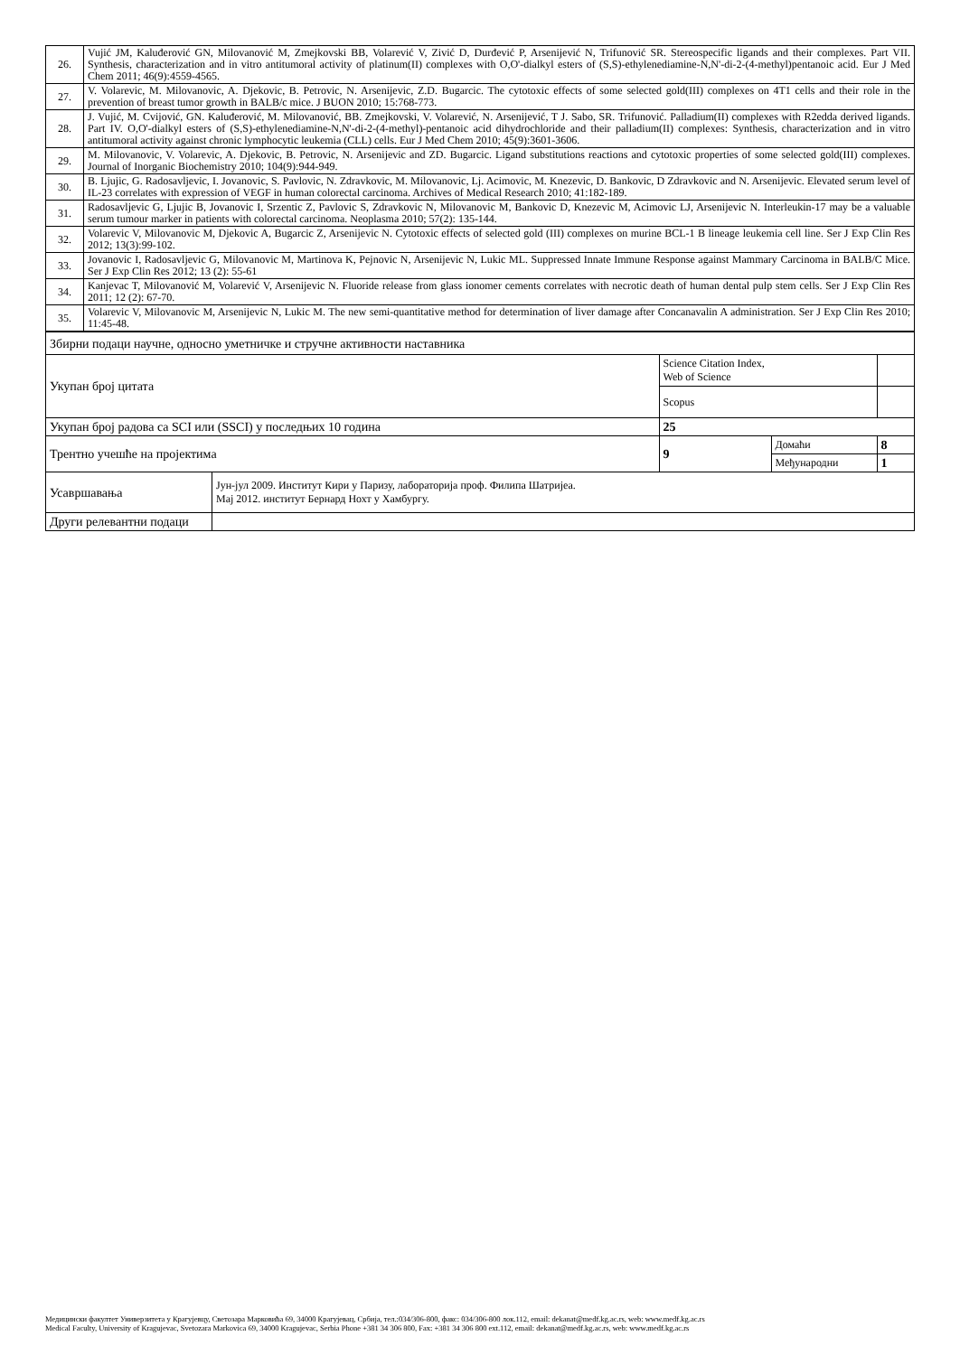| 26. | Vujić JM, Kaluđerović GN, Milovanović M, Zmejkovski BB, Volarević V, Zivić D, Durđević P, Arsenijević N, Trifunović SR. Stereospecific ligands and their complexes. Part VII. Synthesis, characterization and in vitro antitumoral activity of platinum(II) complexes with O,O'-dialkyl esters of (S,S)-ethylenediamine-N,N'-di-2-(4-methyl)pentanoic acid. Eur J Med Chem 2011; 46(9):4559-4565. |
| 27. | V. Volarevic, M. Milovanovic, A. Djekovic, B. Petrovic, N. Arsenijevic, Z.D. Bugarcic. The cytotoxic effects of some selected gold(III) complexes on 4T1 cells and their role in the prevention of breast tumor growth in BALB/c mice. J BUON 2010; 15:768-773. |
| 28. | J. Vujić, M. Cvijović, GN. Kaluđerović, M. Milovanović, BB. Zmejkovski, V. Volarević, N. Arsenijević, T J. Sabo, SR. Trifunović. Palladium(II) complexes with R2edda derived ligands. Part IV. O,O'-dialkyl esters of (S,S)-ethylenediamine-N,N'-di-2-(4-methyl)-pentanoic acid dihydrochloride and their palladium(II) complexes: Synthesis, characterization and in vitro antitumoral activity against chronic lymphocytic leukemia (CLL) cells. Eur J Med Chem 2010; 45(9):3601-3606. |
| 29. | M. Milovanovic, V. Volarevic, A. Djekovic, B. Petrovic, N. Arsenijevic and ZD. Bugarcic. Ligand substitutions reactions and cytotoxic properties of some selected gold(III) complexes. Journal of Inorganic Biochemistry 2010; 104(9):944-949. |
| 30. | B. Ljujic, G. Radosavljevic, I. Jovanovic, S. Pavlovic, N. Zdravkovic, M. Milovanovic, Lj. Acimovic, M. Knezevic, D. Bankovic, D Zdravkovic and N. Arsenijevic. Elevated serum level of IL-23 correlates with expression of VEGF in human colorectal carcinoma. Archives of Medical Research 2010; 41:182-189. |
| 31. | Radosavljevic G, Ljujic B, Jovanovic I, Srzentic Z, Pavlovic S, Zdravkovic N, Milovanovic M, Bankovic D, Knezevic M, Acimovic LJ, Arsenijevic N. Interleukin-17 may be a valuable serum tumour marker in patients with colorectal carcinoma. Neoplasma 2010; 57(2): 135-144. |
| 32. | Volarevic V, Milovanovic M, Djekovic A, Bugarcic Z, Arsenijevic N. Cytotoxic effects of selected gold (III) complexes on murine BCL-1 B lineage leukemia cell line. Ser J Exp Clin Res 2012; 13(3):99-102. |
| 33. | Jovanovic I, Radosavljevic G, Milovanovic M, Martinova K, Pejnovic N, Arsenijevic N, Lukic ML. Suppressed Innate Immune Response against Mammary Carcinoma in BALB/C Mice. Ser J Exp Clin Res 2012; 13 (2): 55-61 |
| 34. | Kanjevac T, Milovanović M, Volarević V, Arsenijevic N. Fluoride release from glass ionomer cements correlates with necrotic death of human dental pulp stem cells. Ser J Exp Clin Res 2011; 12 (2): 67-70. |
| 35. | Volarevic V, Milovanovic M, Arsenijevic N, Lukic M. The new semi-quantitative method for determination of liver damage after Concanavalin A administration. Ser J Exp Clin Res 2010; 11:45-48. |
| Збирни подаци научне, односно уметничке и стручне активности наставника | | | | |
| Укупан број цитата | | Science Citation Index, Web of Science | | |
| | | Scopus | | |
| Укупан број радова са SCI или (SSCI) у последњих 10 година | | 25 | | |
| Трентно учешће на пројектима | | 9 | Домаћи | 8 |
| | | | Међународни | 1 |
| Усавршавања | Јун-јул 2009. Институт Кири у Паризу, лабораторија проф. Филипа Шатријеа. Мај 2012. институт Бернард Нохт у Хамбургу. | | | |
| Други релевантни подаци | | | | |
Медицински факултет Универзитета у Крагујевцу, Светозара Марковића 69, 34000 Крагујевац, Србија, тел.:034/306-800, факс: 034/306-800 лок.112, email: dekanat@medf.kg.ac.rs, web: www.medf.kg.ac.rs
Medical Faculty, University of Kragujevac, Svetozara Markovica 69, 34000 Kragujevac, Serbia Phone +381 34 306 800, Fax: +381 34 306 800 ext.112, email: dekanat@medf.kg.ac.rs, web: www.medf.kg.ac.rs